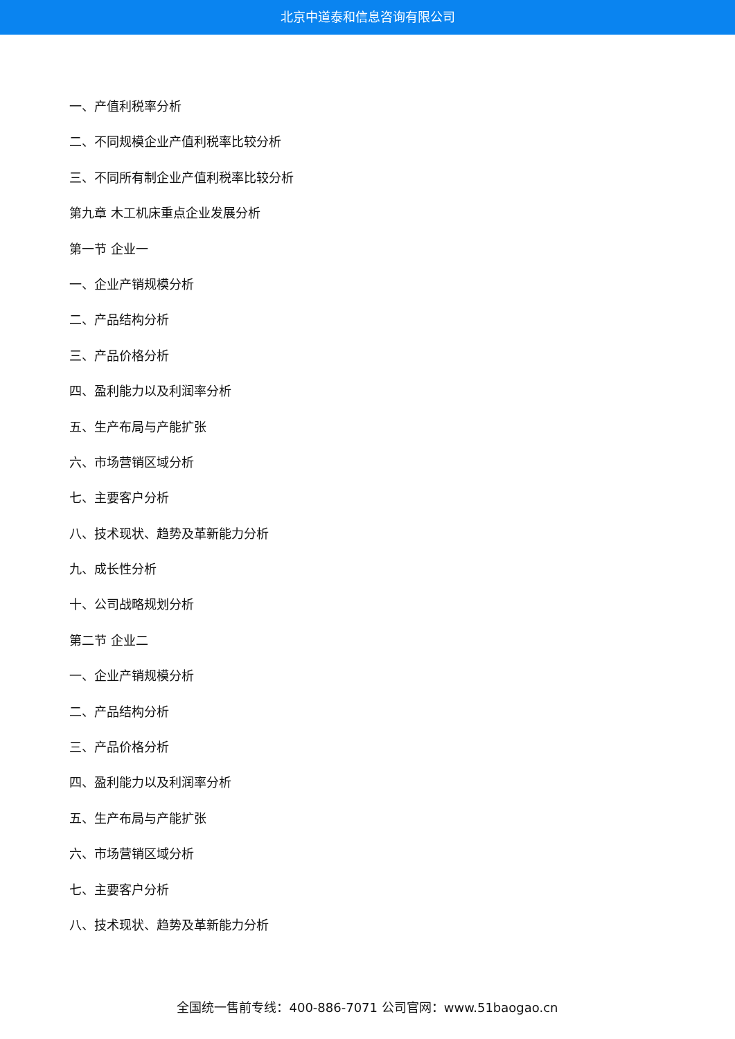北京中道泰和信息咨询有限公司
一、产值利税率分析
二、不同规模企业产值利税率比较分析
三、不同所有制企业产值利税率比较分析
第九章 木工机床重点企业发展分析
第一节 企业一
一、企业产销规模分析
二、产品结构分析
三、产品价格分析
四、盈利能力以及利润率分析
五、生产布局与产能扩张
六、市场营销区域分析
七、主要客户分析
八、技术现状、趋势及革新能力分析
九、成长性分析
十、公司战略规划分析
第二节 企业二
一、企业产销规模分析
二、产品结构分析
三、产品价格分析
四、盈利能力以及利润率分析
五、生产布局与产能扩张
六、市场营销区域分析
七、主要客户分析
八、技术现状、趋势及革新能力分析
全国统一售前专线：400-886-7071 公司官网：www.51baogao.cn